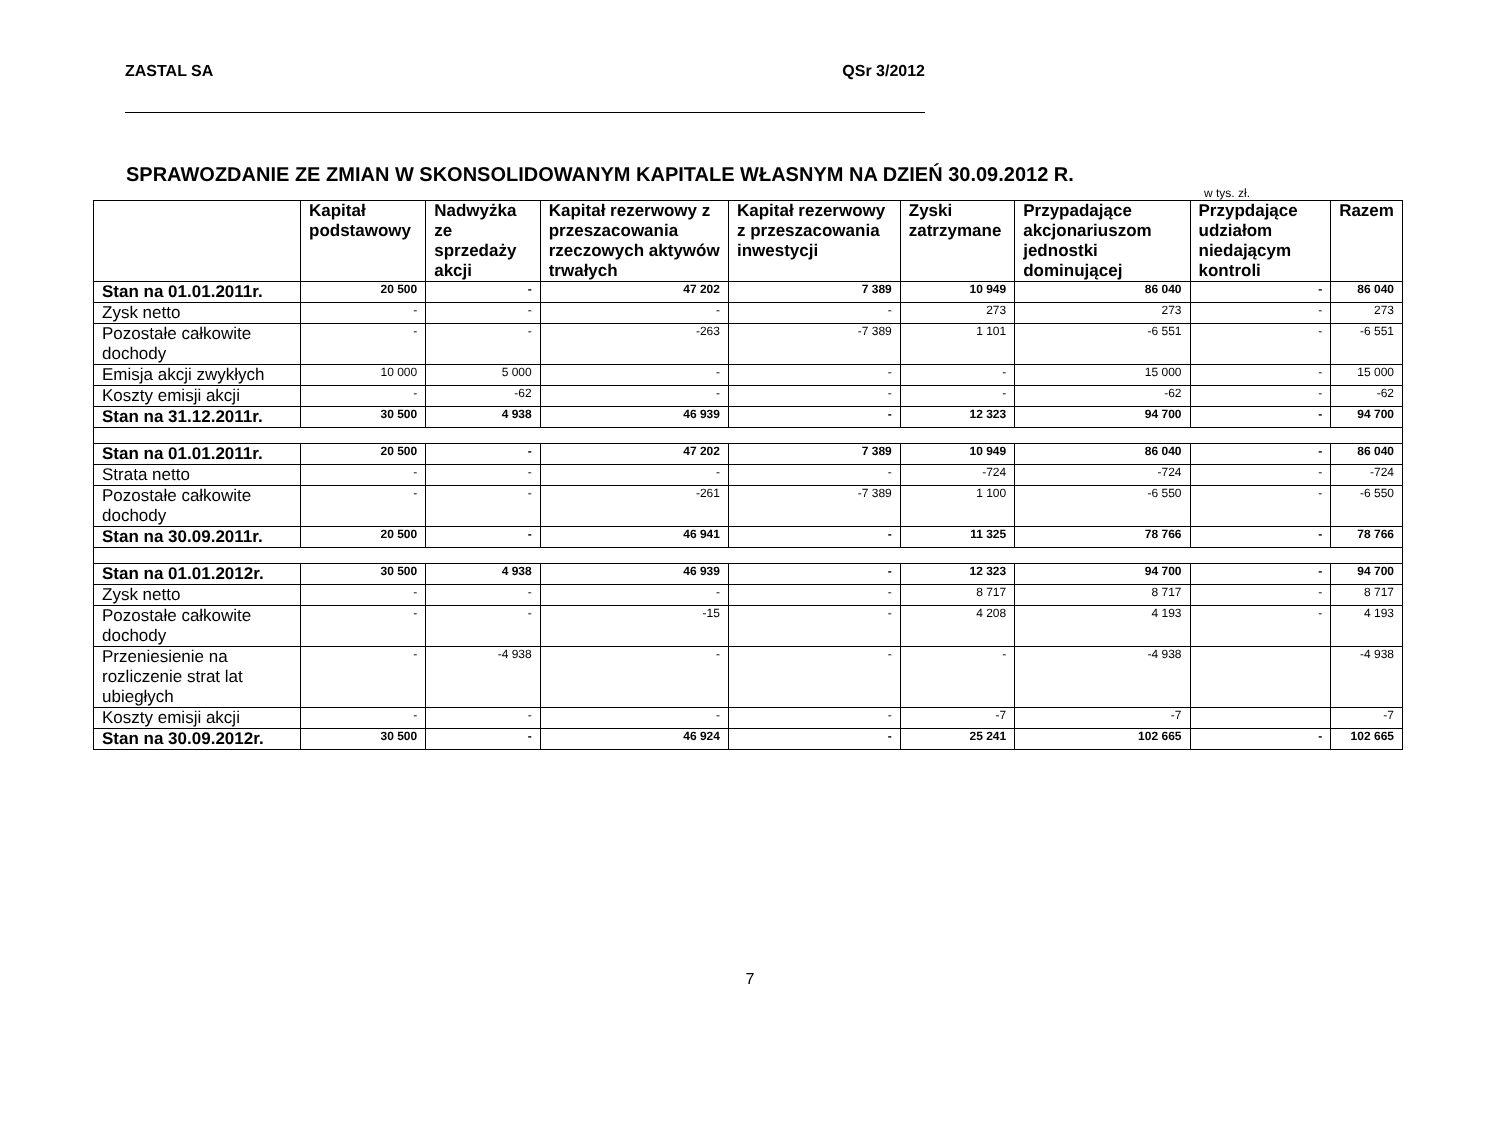ZASTAL SA QSr 3/2012
SPRAWOZDANIE ZE ZMIAN W SKONSOLIDOWANYM KAPITALE WŁASNYM NA DZIEŃ 30.09.2012 R.
w tys. zł.
| | Kapitał podstawowy | Nadwyżka ze sprzedaży akcji | Kapitał rezerwowy z przeszacowania rzeczowych aktywów trwałych | Kapitał rezerwowy z przeszacowania inwestycji | Zyski zatrzymane | Przypadające akcjonariuszom jednostki dominującej | Przypdające udziałom niedającym kontroli | Razem |
| --- | --- | --- | --- | --- | --- | --- | --- | --- |
| Stan na 01.01.2011r. | 20 500 | - | 47 202 | 7 389 | 10 949 | 86 040 | - | 86 040 |
| Zysk netto | - | - | - | - | 273 | 273 | - | 273 |
| Pozostałe całkowite dochody | - | - | -263 | -7 389 | 1 101 | -6 551 | - | -6 551 |
| Emisja akcji zwykłych | 10 000 | 5 000 | - | - | - | 15 000 | - | 15 000 |
| Koszty emisji akcji | - | -62 | - | - | - | -62 | - | -62 |
| Stan na 31.12.2011r. | 30 500 | 4 938 | 46 939 | - | 12 323 | 94 700 | - | 94 700 |
| Stan na 01.01.2011r. | 20 500 | - | 47 202 | 7 389 | 10 949 | 86 040 | - | 86 040 |
| Strata netto | - | - | - | - | -724 | -724 | - | -724 |
| Pozostałe całkowite dochody | - | - | -261 | -7 389 | 1 100 | -6 550 | - | -6 550 |
| Stan na 30.09.2011r. | 20 500 | - | 46 941 | - | 11 325 | 78 766 | - | 78 766 |
| Stan na 01.01.2012r. | 30 500 | 4 938 | 46 939 | - | 12 323 | 94 700 | - | 94 700 |
| Zysk netto | - | - | - | - | 8 717 | 8 717 | - | 8 717 |
| Pozostałe całkowite dochody | - | - | -15 | - | 4 208 | 4 193 | - | 4 193 |
| Przeniesienie na rozliczenie strat lat ubiegłych | - | -4 938 | - | - | - | -4 938 | | -4 938 |
| Koszty emisji akcji | - | - | - | - | -7 | -7 | | -7 |
| Stan na 30.09.2012r. | 30 500 | - | 46 924 | - | 25 241 | 102 665 | - | 102 665 |
7